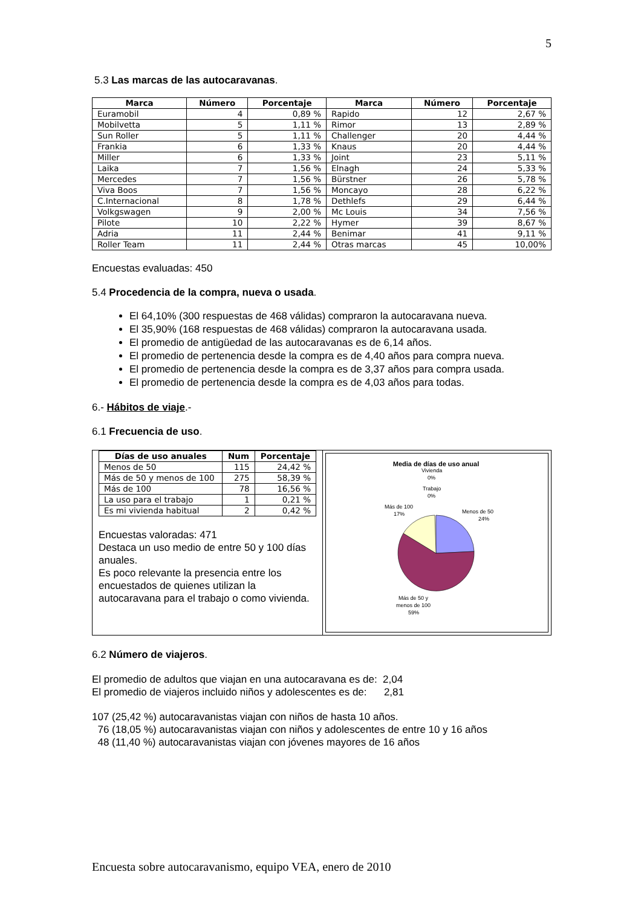5
5.3 Las marcas de las autocaravanas.
| Marca | Número | Porcentaje | Marca | Número | Porcentaje |
| --- | --- | --- | --- | --- | --- |
| Euramobil | 4 | 0,89 % | Rapido | 12 | 2,67 % |
| Mobilvetta | 5 | 1,11 % | Rimor | 13 | 2,89 % |
| Sun Roller | 5 | 1,11 % | Challenger | 20 | 4,44 % |
| Frankia | 6 | 1,33 % | Knaus | 20 | 4,44 % |
| Miller | 6 | 1,33 % | Joint | 23 | 5,11 % |
| Laika | 7 | 1,56 % | Elnagh | 24 | 5,33 % |
| Mercedes | 7 | 1,56 % | Bürstner | 26 | 5,78 % |
| Viva Boos | 7 | 1,56 % | Moncayo | 28 | 6,22 % |
| C.Internacional | 8 | 1,78 % | Dethlefs | 29 | 6,44 % |
| Volkgswagen | 9 | 2,00 % | Mc Louis | 34 | 7,56 % |
| Pilote | 10 | 2,22 % | Hymer | 39 | 8,67 % |
| Adria | 11 | 2,44 % | Benimar | 41 | 9,11 % |
| Roller Team | 11 | 2,44 % | Otras marcas | 45 | 10,00% |
Encuestas evaluadas: 450
5.4 Procedencia de la compra, nueva o usada.
El 64,10% (300 respuestas de 468 válidas) compraron la autocaravana nueva.
El 35,90% (168 respuestas de 468 válidas) compraron la autocaravana usada.
El promedio de antigüedad de las autocaravanas es de 6,14 años.
El promedio de pertenencia desde la compra es de 4,40 años para compra nueva.
El promedio de pertenencia desde la compra es de 3,37 años para compra usada.
El promedio de pertenencia desde la compra es de 4,03 años para todas.
6.- Hábitos de viaje.-
6.1 Frecuencia de uso.
| Días de uso anuales | Num | Porcentaje |
| --- | --- | --- |
| Menos de 50 | 115 | 24,42 % |
| Más de 50 y menos de 100 | 275 | 58,39 % |
| Más de 100 | 78 | 16,56 % |
| La uso para el trabajo | 1 | 0,21 % |
| Es mi vivienda habitual | 2 | 0,42 % |
Encuestas valoradas: 471
Destaca un uso medio de entre 50 y 100 días anuales.
Es poco relevante la presencia entre los encuestados de quienes utilizan la autocaravana para el trabajo o como vivienda.
Media de días de uso anual
Vivienda
0%
Trabajo
0%
Más de 100
17%
Menos de 50
24%
Más de 50 y
menos de 100
59%
6.2 Número de viajeros.
El promedio de adultos que viajan en una autocaravana es de: 2,04
El promedio de viajeros incluido niños y adolescentes es de: 2,81
107 (25,42 %) autocaravanistas viajan con niños de hasta 10 años.
76 (18,05 %) autocaravanistas viajan con niños y adolescentes de entre 10 y 16 años
48 (11,40 %) autocaravanistas viajan con jóvenes mayores de 16 años
Encuesta sobre autocaravanismo, equipo VEA, enero de 2010